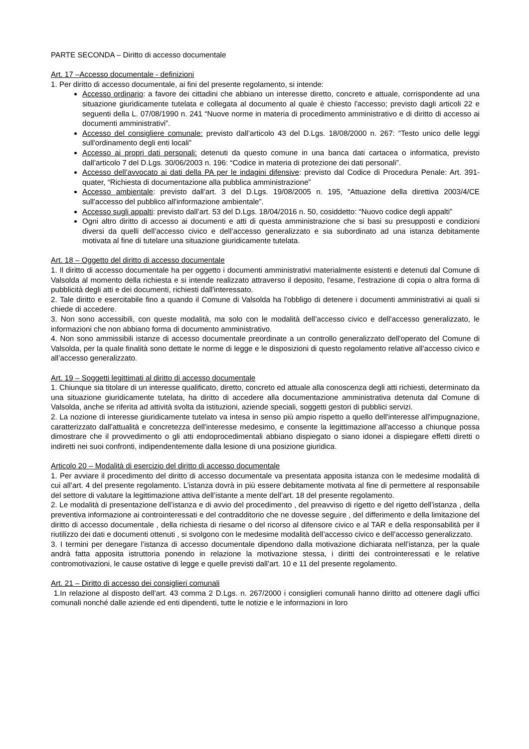PARTE SECONDA – Diritto di accesso documentale
Art. 17 –Accesso documentale - definizioni
1. Per diritto di accesso documentale, ai fini del presente regolamento, si intende:
Accesso ordinario: a favore dei cittadini che abbiano un interesse diretto, concreto e attuale, corrispondente ad una situazione giuridicamente tutelata e collegata al documento al quale è chiesto l'accesso; previsto dagli articoli 22 e seguenti della L. 07/08/1990 n. 241 “Nuove norme in materia di procedimento amministrativo e di diritto di accesso ai documenti amministrativi”.
Accesso del consigliere comunale: previsto dall’articolo 43 del D.Lgs. 18/08/2000 n. 267: “Testo unico delle leggi sull'ordinamento degli enti locali”
Accesso ai propri dati personali: detenuti da questo comune in una banca dati cartacea o informatica, previsto dall’articolo 7 del D.Lgs. 30/06/2003 n. 196: “Codice in materia di protezione dei dati personali”.
Accesso dell’avvocato ai dati della PA per le indagini difensive: previsto dal Codice di Procedura Penale: Art. 391-quater, “Richiesta di documentazione alla pubblica amministrazione”
Accesso ambientale: previsto dall’art. 3 del D.Lgs. 19/08/2005 n. 195, “Attuazione della direttiva 2003/4/CE sull'accesso del pubblico all'informazione ambientale”.
Accesso sugli appalti: previsto dall’art. 53 del D.Lgs. 18/04/2016 n. 50, cosiddetto: “Nuovo codice degli appalti”
Ogni altro diritto di accesso ai documenti e atti di questa amministrazione che si basi su presupposti e condizioni diversi da quelli dell’accesso civico e dell’accesso generalizzato e sia subordinato ad una istanza debitamente motivata al fine di tutelare una situazione giuridicamente tutelata.
Art. 18 – Oggetto del diritto di accesso documentale
1. Il diritto di accesso documentale ha per oggetto i documenti amministrativi materialmente esistenti e detenuti dal Comune di Valsolda al momento della richiesta e si intende realizzato attraverso il deposito, l'esame, l'estrazione di copia o altra forma di pubblicità degli atti e dei documenti, richiesti dall'interessato.
2. Tale diritto e esercitabile fino a quando il Comune di Valsolda ha l'obbligo di detenere i documenti amministrativi ai quali si chiede di accedere.
3. Non sono accessibili, con queste modalità, ma solo con le modalità dell’accesso civico e dell’accesso generalizzato, le informazioni che non abbiano forma di documento amministrativo.
4. Non sono ammissibili istanze di accesso documentale preordinate a un controllo generalizzato dell'operato del Comune di Valsolda, per la quale finalità sono dettate le norme di legge e le disposizioni di questo regolamento relative all’accesso civico e all’accesso generalizzato.
Art. 19 – Soggetti legittimati al diritto di accesso documentale
1. Chiunque sia titolare di un interesse qualificato, diretto, concreto ed attuale alla conoscenza degli atti richiesti, determinato da una situazione giuridicamente tutelata, ha diritto di accedere alla documentazione amministrativa detenuta dal Comune di Valsolda, anche se riferita ad attività svolta da istituzioni, aziende speciali, soggetti gestori di pubblici servizi.
2. La nozione di interesse giuridicamente tutelato va intesa in senso più ampio rispetto a quello dell'interesse all'impugnazione, caratterizzato dall'attualità e concretezza dell'interesse medesimo, e consente la legittimazione all'accesso a chiunque possa dimostrare che il provvedimento o gli atti endoprocedimentali abbiano dispiegato o siano idonei a dispiegare effetti diretti o indiretti nei suoi confronti, indipendentemente dalla lesione di una posizione giuridica.
Articolo 20 – Modalità di esercizio del diritto di accesso documentale
1. Per avviare il procedimento del diritto di accesso documentale va presentata apposita istanza con le medesime modalità di cui all’art. 4 del presente regolamento. L’istanza dovrà in più essere debitamente motivata al fine di permettere al responsabile del settore di valutare la legittimazione attiva dell’istante a mente dell’art. 18 del presente regolamento.
2. Le modalità di presentazione dell’istanza e di avvio del procedimento , del preavviso di rigetto e del rigetto dell’istanza , della preventiva informazione ai controinteressati e del contradditorio che ne dovesse seguire , del differimento e della limitazione del diritto di accesso documentale , della richiesta di riesame o del ricorso al difensore civico e al TAR e della responsabilità per il riutilizzo dei dati e documenti ottenuti , si svolgono con le medesime modalità dell’accesso civico e dell’accesso generalizzato.
3. I termini per denegare l’istanza di accesso documentale dipendono dalla motivazione dichiarata nell’istanza, per la quale andrà fatta apposita istruttoria ponendo in relazione la motivazione stessa, i diritti dei controinteressati e le relative contromotivazioni, le cause ostative di legge e quelle previsti dall’art. 10 e 11 del presente regolamento.
Art. 21 – Diritto di accesso dei consiglieri comunali
1.In relazione al disposto dell’art. 43 comma 2 D.Lgs. n. 267/2000 i consiglieri comunali hanno diritto ad ottenere dagli uffici comunali nonché dalle aziende ed enti dipendenti, tutte le notizie e le informazioni in loro